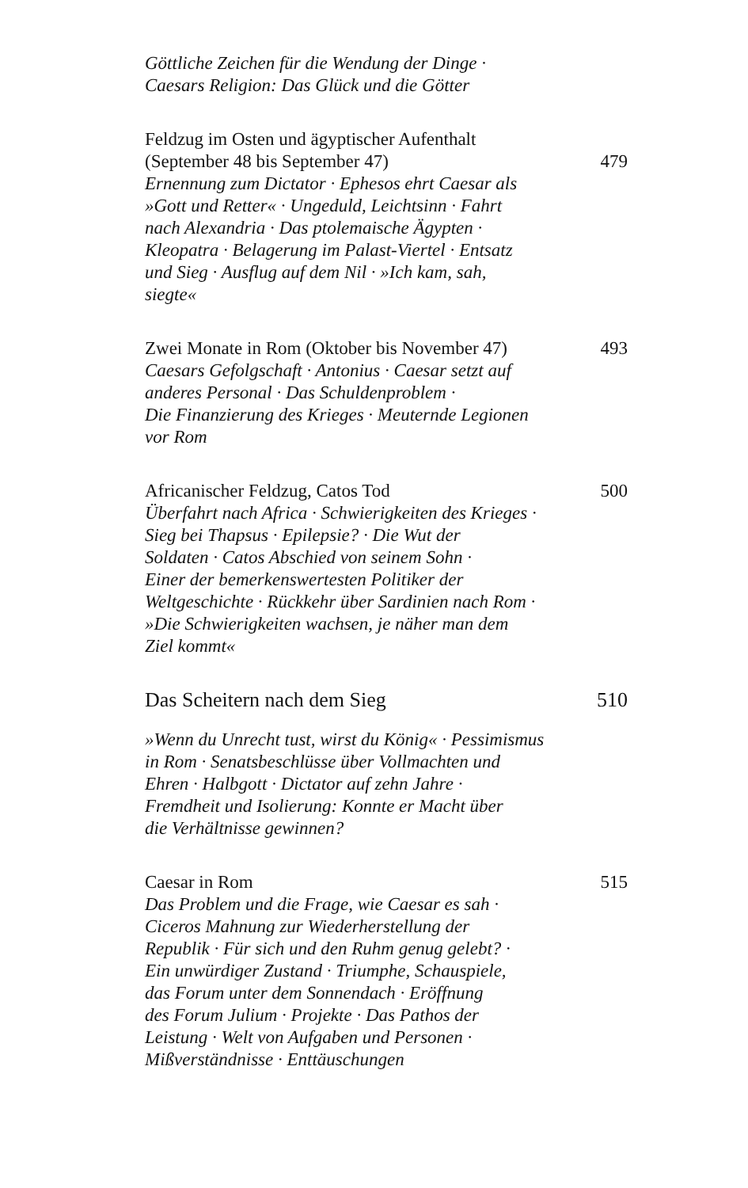Göttliche Zeichen für die Wendung der Dinge ·
Caesars Religion: Das Glück und die Götter
Feldzug im Osten und ägyptischer Aufenthalt
(September 48 bis September 47) 479
Ernennung zum Dictator · Ephesos ehrt Caesar als
»Gott und Retter« · Ungeduld, Leichtsinn · Fahrt
nach Alexandria · Das ptolemaische Ägypten ·
Kleopatra · Belagerung im Palast-Viertel · Entsatz
und Sieg · Ausflug auf dem Nil · »Ich kam, sah,
siegte«
Zwei Monate in Rom (Oktober bis November 47) 493
Caesars Gefolgschaft · Antonius · Caesar setzt auf
anderes Personal · Das Schuldenproblem ·
Die Finanzierung des Krieges · Meuternde Legionen
vor Rom
Africanischer Feldzug, Catos Tod 500
Überfahrt nach Africa · Schwierigkeiten des Krieges ·
Sieg bei Thapsus · Epilepsie? · Die Wut der
Soldaten · Catos Abschied von seinem Sohn ·
Einer der bemerkenswertesten Politiker der
Weltgeschichte · Rückkehr über Sardinien nach Rom ·
»Die Schwierigkeiten wachsen, je näher man dem
Ziel kommt«
Das Scheitern nach dem Sieg 510
»Wenn du Unrecht tust, wirst du König« · Pessimismus
in Rom · Senatsbeschlüsse über Vollmachten und
Ehren · Halbgott · Dictator auf zehn Jahre ·
Fremdheit und Isolierung: Konnte er Macht über
die Verhältnisse gewinnen?
Caesar in Rom 515
Das Problem und die Frage, wie Caesar es sah ·
Ciceros Mahnung zur Wiederherstellung der
Republik · Für sich und den Ruhm genug gelebt? ·
Ein unwürdiger Zustand · Triumphe, Schauspiele,
das Forum unter dem Sonnendach · Eröffnung
des Forum Julium · Projekte · Das Pathos der
Leistung · Welt von Aufgaben und Personen ·
Mißverständnisse · Enttäuschungen